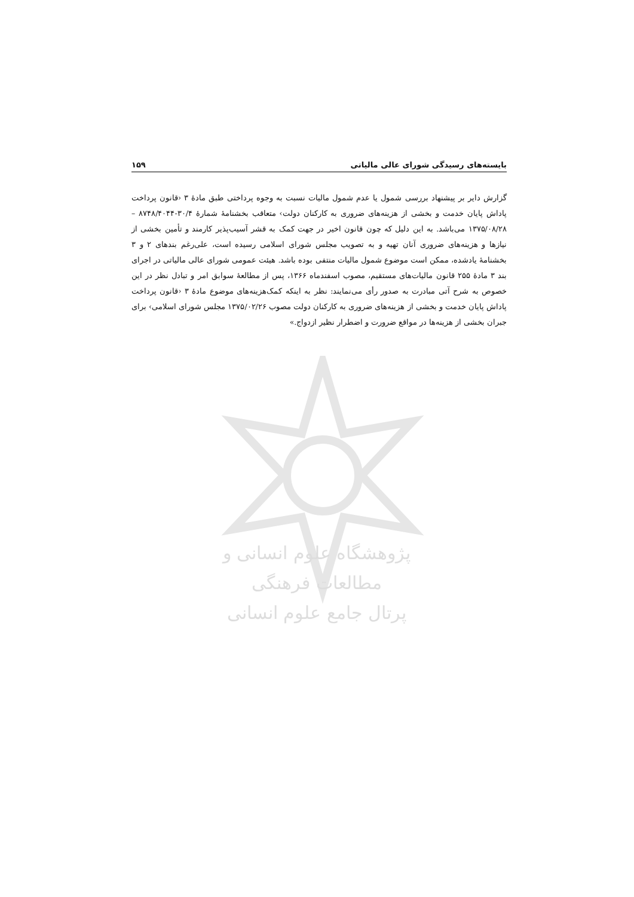بایسته‌های رسیدگی شورای عالی مالیاتی ۱۵۹
گزارش دایر بر پیشنهاد بررسی شمول یا عدم شمول مالیات نسبت به وجوه پرداختی طبق مادۀ ۳ ‹قانون پرداخت پاداش پایان خدمت و بخشی از هزینه‌های ضروری به کارکنان دولت› متعاقب بخشنامۀ شمارۀ ۳۰/۴-۸۷۴۸/۴۰۴۴ – ۱۳۷۵/۰۸/۲۸ می‌باشد. به این دلیل که چون قانون اخیر در جهت کمک به قشر آسیب‌پذیر کارمند و تأمین بخشی از نیازها و هزینه‌های ضروری آنان تهیه و به تصویب مجلس شورای اسلامی رسیده است، علی‌رغم بندهای ۲ و ۳ بخشنامۀ یادشده، ممکن است موضوع شمول مالیات منتفی بوده باشد. هیئت عمومی شورای عالی مالیاتی در اجرای بند ۳ مادۀ ۲۵۵ قانون مالیات‌های مستقیم، مصوب اسفندماه ۱۳۶۶، پس از مطالعۀ سوابق امر و تبادل نظر در این خصوص به شرح آتی مبادرت به صدور رأی می‌نمایند: نظر به اینکه کمک‌هزینه‌های موضوع مادۀ ۳ ‹قانون پرداخت پاداش پایان خدمت و بخشی از هزینه‌های ضروری به کارکنان دولت مصوب ۱۳۷۵/۰۲/۲۶ مجلس شورای اسلامی› برای جبران بخشی از هزینه‌ها در مواقع ضرورت و اضطرار نظیر ازدواج.»
پژوهشگاه علوم انسانی و مطالعات فرهنگی
پرتال جامع علوم انسانی